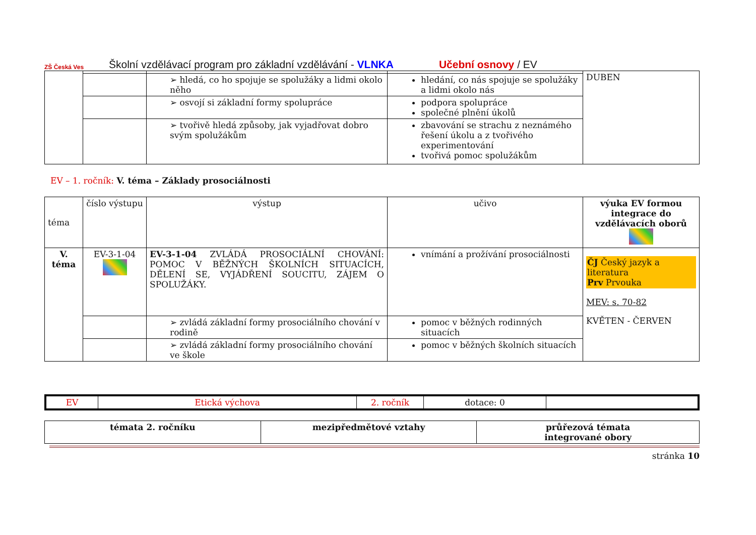ZŠ Česká Ves
Školní vzdělávací program pro základní vzdělávání - VLNKA Učební osnovy / EV
| | | | | DUBEN |
| | | ➢ hledá, co ho spojuje se spolužáky a lidmi okolo něho | hledání, co nás spojuje se spolužáky a lidmi okolo nás | |
| | | ➢ osvojí si základní formy spolupráce | podpora spolupráce společné plnění úkolů | |
| | | ➢ tvořivě hledá způsoby, jak vyjadřovat dobro svým spolužákům | zbavování se strachu z neznámého řešení úkolu a z tvořivého experimentování tvořivá pomoc spolužákům | |
EV – 1. ročník: V. téma – Základy prosociálnosti
| téma | číslo výstupu | výstup | učivo | výuka EV formou integrace do vzdělávacích oborů |
| V. téma | EV-3-1-04 | EV-3-1-04 ZVLÁDÁ PROSOCIÁLNÍ CHOVÁNÍ: POMOC V BĚŽNÝCH ŠKOLNÍCH SITUACÍCH, DĚLENÍ SE, VYJÁDŘENÍ SOUCITU, ZÁJEM O SPOLUŽÁKY. | vnímání a prožívání prosociálnosti | ČJ Český jazyk a literatura Prv Prvouka MEV: s. 70-82 KVĚTEN - ČERVEN |
| | | ➢ zvládá základní formy prosociálního chování v rodině | pomoc v běžných rodinných situacích | |
| | | ➢ zvládá základní formy prosociálního chování ve škole | pomoc v běžných školních situacích | |
| EV | Etická výchova | 2. ročník | dotace: 0 | |
| témata 2. ročníku | mezipředmětové vztahy | průřezová témata integrované obory |
| --- | --- | --- |
stránka 10